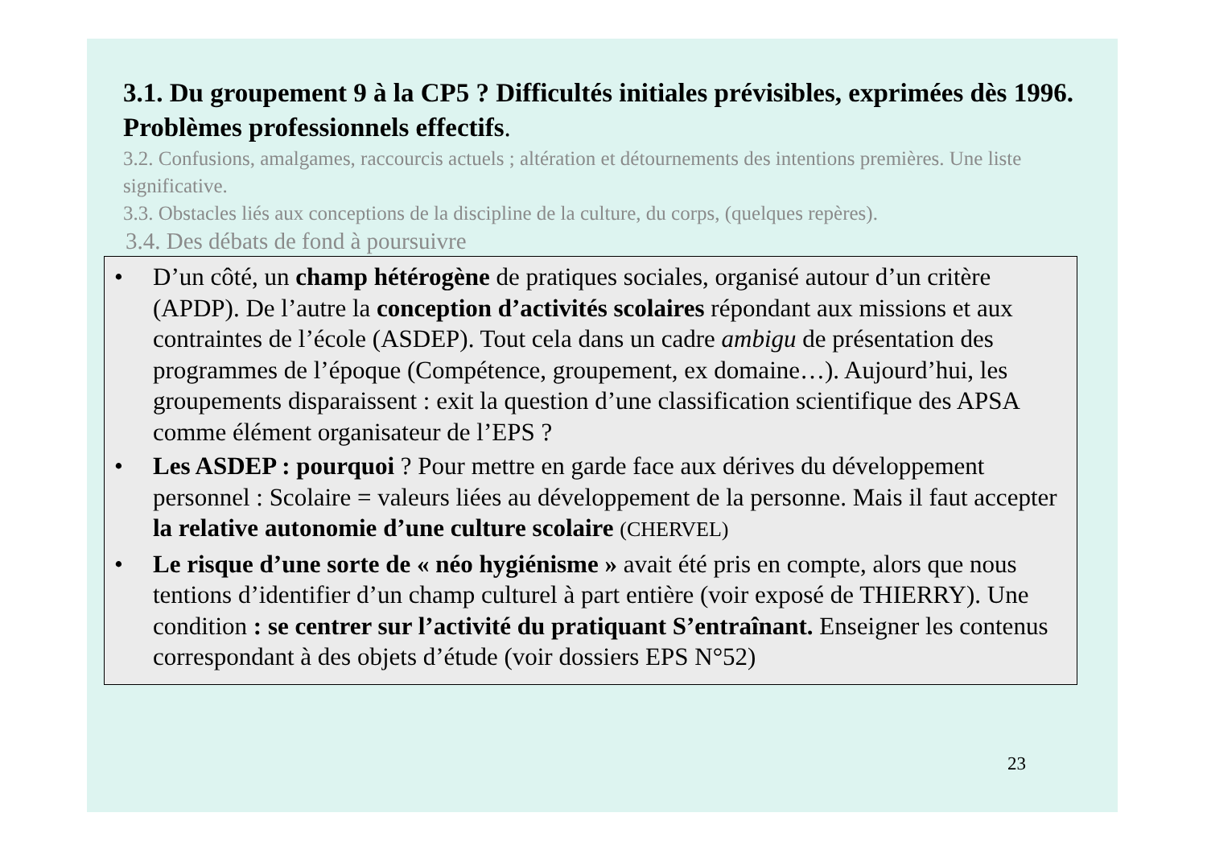3.1. Du groupement 9 à la CP5 ? Difficultés initiales prévisibles, exprimées dès 1996. Problèmes professionnels effectifs.
3.2. Confusions, amalgames, raccourcis actuels ; altération et détournements des intentions premières. Une liste significative.
3.3. Obstacles liés aux conceptions de la discipline de la culture, du corps, (quelques repères).
3.4. Des débats de fond à poursuivre
• D’un côté, un champ hétérogène de pratiques sociales, organisé autour d’un critère (APDP). De l’autre la conception d’activités scolaires répondant aux missions et aux contraintes de l’école (ASDEP). Tout cela dans un cadre ambigu de présentation des programmes de l’époque (Compétence, groupement, ex domaine…). Aujourd’hui, les groupements disparaissent : exit la question d’une classification scientifique des APSA comme élément organisateur de l’EPS ?
• Les ASDEP : pourquoi ? Pour mettre en garde face aux dérives du développement personnel : Scolaire = valeurs liées au développement de la personne. Mais il faut accepter la relative autonomie d’une culture scolaire (CHERVEL)
• Le risque d’une sorte de « néo hygiénisme » avait été pris en compte, alors que nous tentions d’identifier d’un champ culturel à part entière (voir exposé de THIERRY). Une condition : se centrer sur l’activité du pratiquant S’entraînant. Enseigner les contenus correspondant à des objets d’étude (voir dossiers EPS N°52)
23